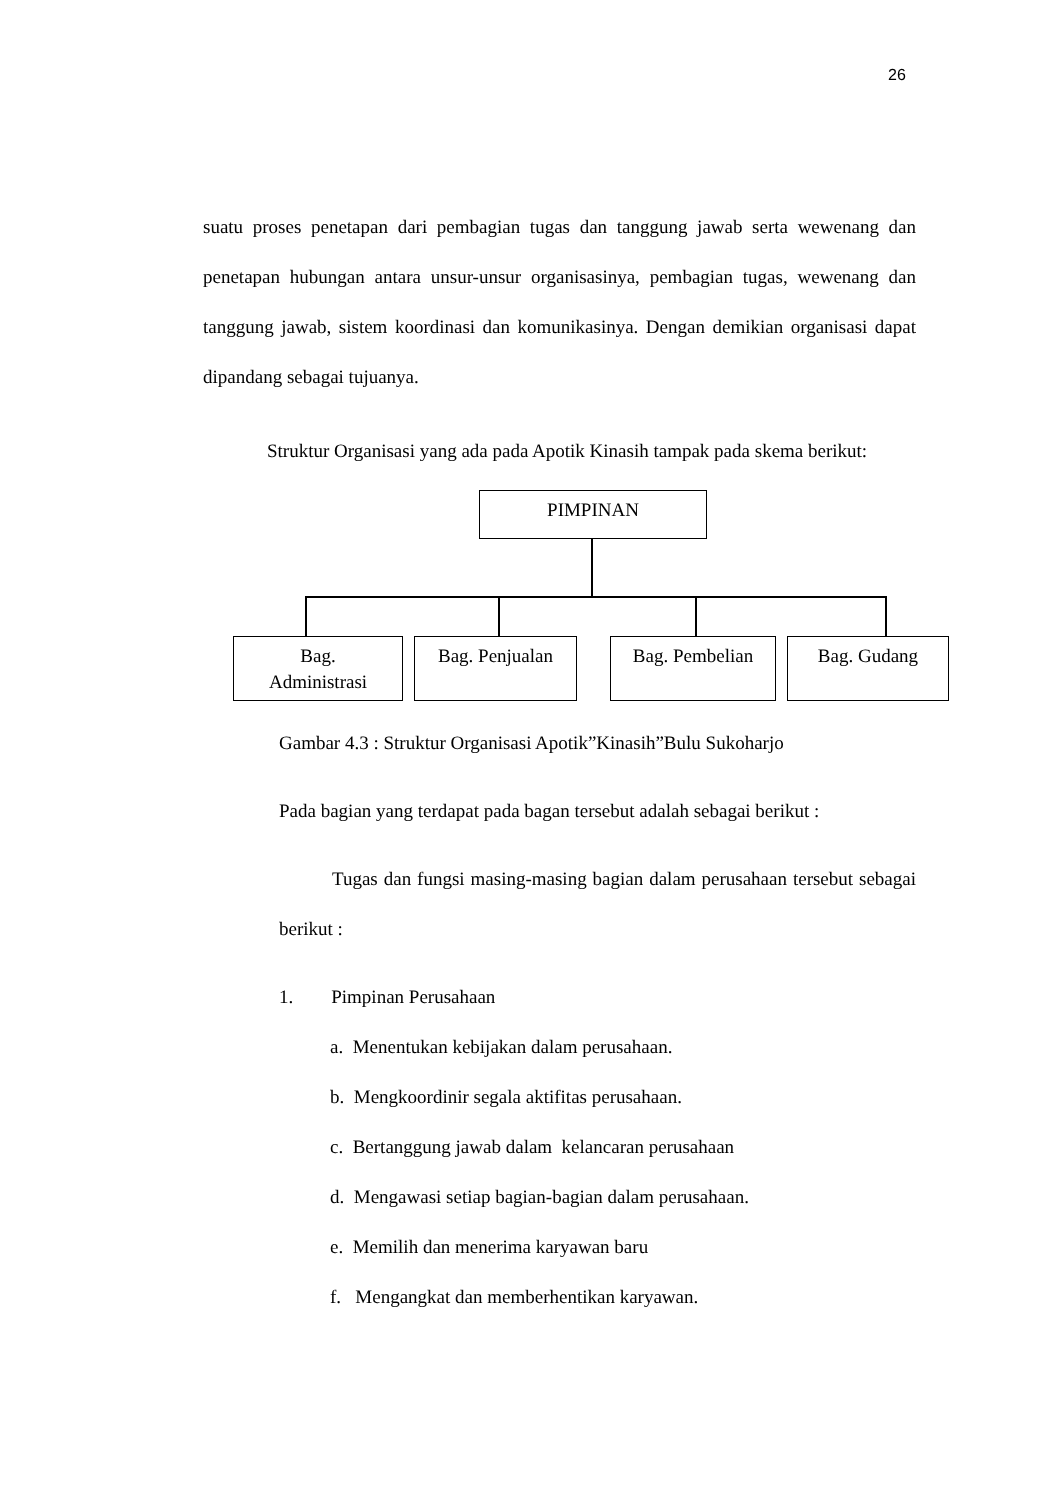26
suatu proses penetapan dari pembagian tugas dan tanggung jawab serta wewenang dan penetapan hubungan antara unsur-unsur organisasinya, pembagian tugas, wewenang dan tanggung jawab, sistem koordinasi dan komunikasinya. Dengan demikian organisasi dapat dipandang sebagai tujuanya.
Struktur Organisasi yang ada pada Apotik Kinasih tampak pada skema berikut:
PIMPINAN
Bag.
Administrasi
Bag. Penjualan Bag. Pembelian Bag. Gudang
Gambar 4.3 : Struktur Organisasi Apotik”Kinasih”Bulu Sukoharjo
Pada bagian yang terdapat pada bagan tersebut adalah sebagai berikut :
Tugas dan fungsi masing-masing bagian dalam perusahaan tersebut sebagai berikut :
1. Pimpinan Perusahaan
a. Menentukan kebijakan dalam perusahaan.
b. Mengkoordinir segala aktifitas perusahaan.
c. Bertanggung jawab dalam kelancaran perusahaan
d. Mengawasi setiap bagian-bagian dalam perusahaan.
e. Memilih dan menerima karyawan baru
f. Mengangkat dan memberhentikan karyawan.